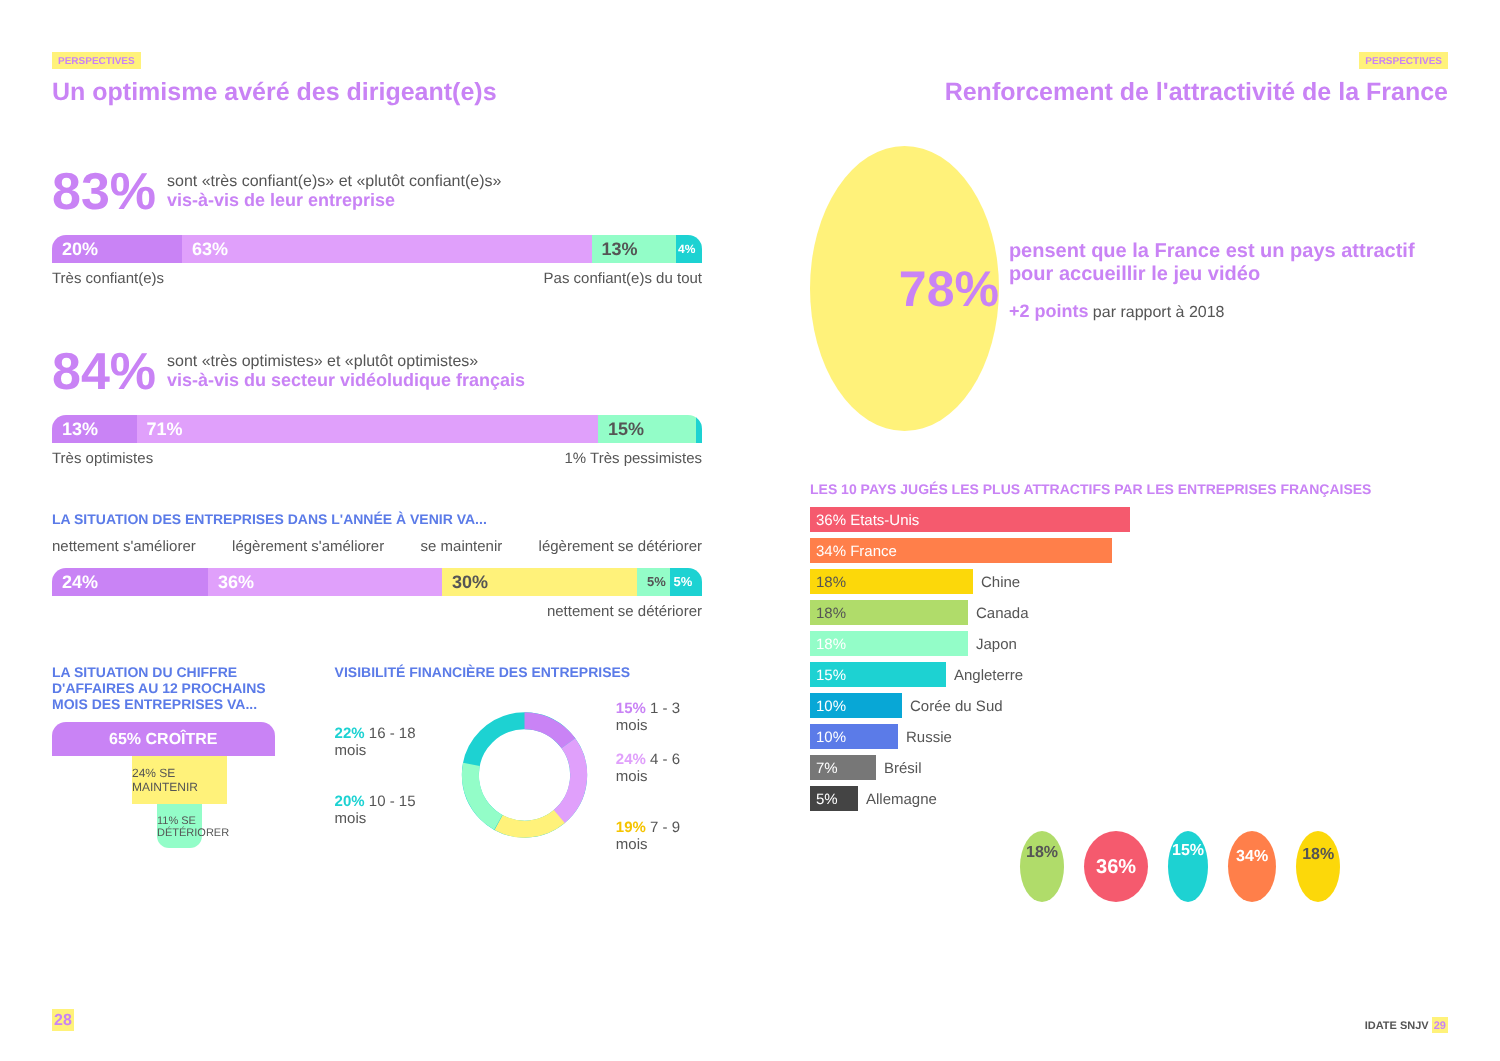PERSPECTIVES
Un optimisme avéré des dirigeant(e)s
83%
sont «très confiant(e)s» et «plutôt confiant(e)s»
vis-à-vis de leur entreprise
20% 63% 13%
4%
Très confiant(e)s Pas confiant(e)s du tout
84%
sont «très optimistes» et «plutôt optimistes»
vis-à-vis du secteur vidéoludique français
13% 71% 15%
Très optimistes 1% Très pessimistes
LA SITUATION DES ENTREPRISES DANS L'ANNÉE À VENIR VA...
nettement s'améliorer légèrement s'améliorer se maintenir légèrement se détériorer
24% 36% 30%
5% 5%
nettement se détériorer
LA SITUATION DU CHIFFRE D'AFFAIRES AU 12 PROCHAINS MOIS DES ENTREPRISES VA...
65% CROÎTRE
24% SE MAINTENIR
11% SE DÉTÉRIORER
VISIBILITÉ FINANCIÈRE DES ENTREPRISES
22% 16 - 18 mois
20% 10 - 15 mois
15% 1 - 3 mois
24% 4 - 6 mois
19% 7 - 9 mois
28
PERSPECTIVES
Renforcement de l'attractivité de la France
78%
pensent que la France est un pays attractif pour accueillir le jeu vidéo
+2 points par rapport à 2018
LES 10 PAYS JUGÉS LES PLUS ATTRACTIFS PAR LES ENTREPRISES FRANÇAISES
36% Etats-Unis
34% France
18% Chine
18% Canada
18% Japon
15% Angleterre
10% Corée du Sud
10% Russie
7% Brésil
5% Allemagne
18% 36% 15% 34% 18%
IDATE SNJV 29